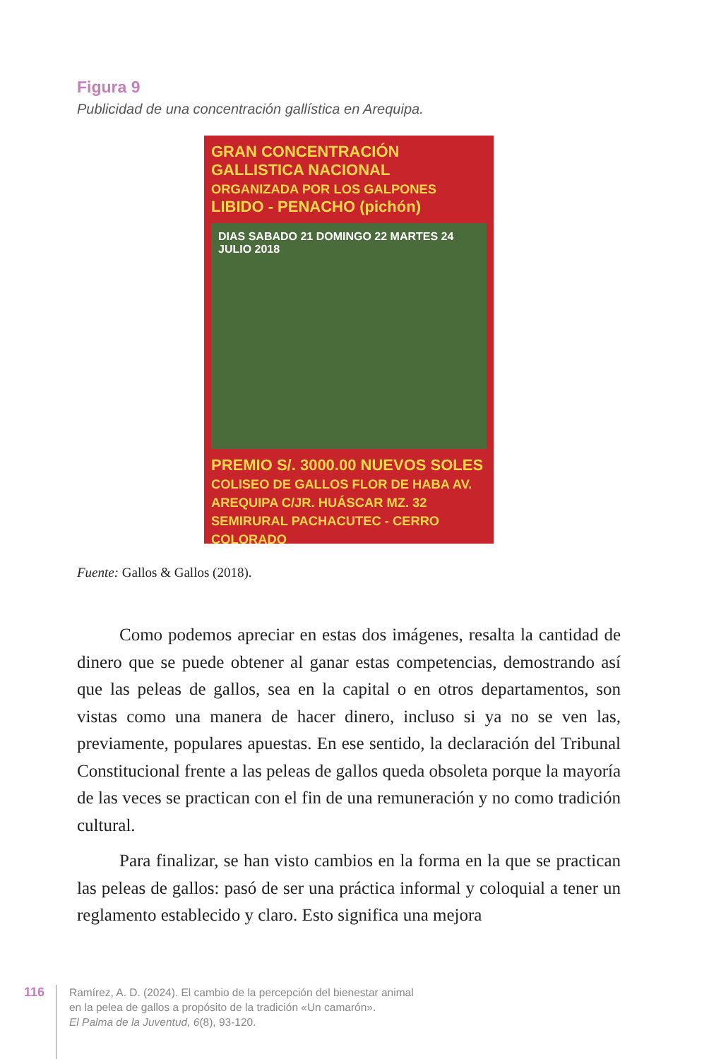Figura 9
Publicidad de una concentración gallística en Arequipa.
GRAN CONCENTRACIÓN GALLISTICA NACIONAL
ORGANIZADA POR LOS GALPONES
LIBIDO - PENACHO (pichón)
DIAS SABADO 21 DOMINGO 22 MARTES 24 JULIO 2018
PREMIO S/. 3000.00 NUEVOS SOLES
COLISEO DE GALLOS FLOR DE HABA AV. AREQUIPA C/JR. HUÁSCAR MZ. 32 SEMIRURAL PACHACUTEC - CERRO COLORADO
Fuente: Gallos & Gallos (2018).
Como podemos apreciar en estas dos imágenes, resalta la cantidad de dinero que se puede obtener al ganar estas competencias, demostrando así que las peleas de gallos, sea en la capital o en otros departamentos, son vistas como una manera de hacer dinero, incluso si ya no se ven las, previamente, populares apuestas. En ese sentido, la declaración del Tribunal Constitucional frente a las peleas de gallos queda obsoleta porque la mayoría de las veces se practican con el fin de una remuneración y no como tradición cultural.
Para finalizar, se han visto cambios en la forma en la que se practican las peleas de gallos: pasó de ser una práctica informal y coloquial a tener un reglamento establecido y claro. Esto significa una mejora
116
Ramírez, A. D. (2024). El cambio de la percepción del bienestar animal
en la pelea de gallos a propósito de la tradición «Un camarón».
El Palma de la Juventud, 6(8), 93-120.